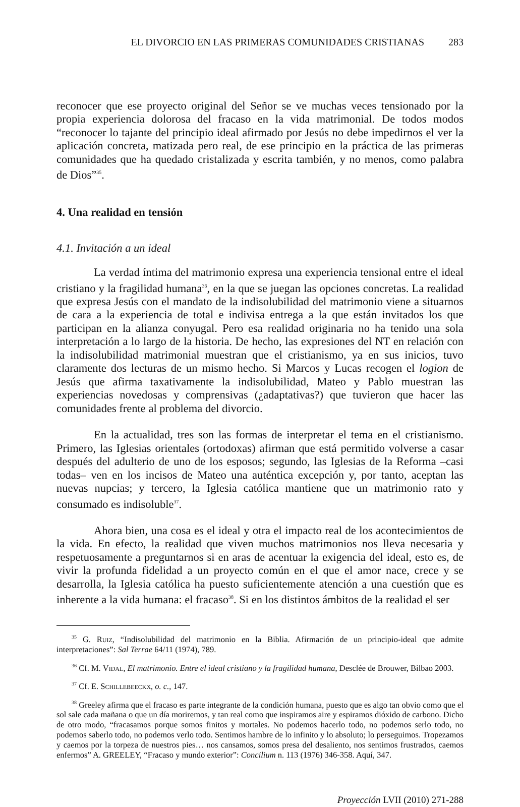EL DIVORCIO EN LAS PRIMERAS COMUNIDADES CRISTIANAS 283
reconocer que ese proyecto original del Señor se ve muchas veces tensionado por la propia experiencia dolorosa del fracaso en la vida matrimonial. De todos modos “reconocer lo tajante del principio ideal afirmado por Jesús no debe impedirnos el ver la aplicación concreta, matizada pero real, de ese principio en la práctica de las primeras comunidades que ha quedado cristalizada y escrita también, y no menos, como palabra de Dios”<sup>35</sup>.
4. Una realidad en tensión
4.1. Invitación a un ideal
La verdad íntima del matrimonio expresa una experiencia tensional entre el ideal cristiano y la fragilidad humana<sup>36</sup>, en la que se juegan las opciones concretas. La realidad que expresa Jesús con el mandato de la indisolubilidad del matrimonio viene a situarnos de cara a la experiencia de total e indivisa entrega a la que están invitados los que participan en la alianza conyugal. Pero esa realidad originaria no ha tenido una sola interpretación a lo largo de la historia. De hecho, las expresiones del NT en relación con la indisolubilidad matrimonial muestran que el cristianismo, ya en sus inicios, tuvo claramente dos lecturas de un mismo hecho. Si Marcos y Lucas recogen el logion de Jesús que afirma taxativamente la indisolubilidad, Mateo y Pablo muestran las experiencias novedosas y comprensivas (¿adaptativas?) que tuvieron que hacer las comunidades frente al problema del divorcio.
En la actualidad, tres son las formas de interpretar el tema en el cristianismo. Primero, las Iglesias orientales (ortodoxas) afirman que está permitido volverse a casar después del adulterio de uno de los esposos; segundo, las Iglesias de la Reforma –casi todas– ven en los incisos de Mateo una auténtica excepción y, por tanto, aceptan las nuevas nupcias; y tercero, la Iglesia católica mantiene que un matrimonio rato y consumado es indisoluble<sup>37</sup>.
Ahora bien, una cosa es el ideal y otra el impacto real de los acontecimientos de la vida. En efecto, la realidad que viven muchos matrimonios nos lleva necesaria y respetuosamente a preguntarnos si en aras de acentuar la exigencia del ideal, esto es, de vivir la profunda fidelidad a un proyecto común en el que el amor nace, crece y se desarrolla, la Iglesia católica ha puesto suficientemente atención a una cuestión que es inherente a la vida humana: el fracaso<sup>38</sup>. Si en los distintos ámbitos de la realidad el ser
<sup>35</sup> G. Ruiz, “Indisolubilidad del matrimonio en la Biblia. Afirmación de un principio-ideal que admite interpretaciones”: Sal Terrae 64/11 (1974), 789.
<sup>36</sup> Cf. M. Vidal, El matrimonio. Entre el ideal cristiano y la fragilidad humana, Desclée de Brouwer, Bilbao 2003.
<sup>37</sup> Cf. E. Schillebeeckx, o. c., 147.
<sup>38</sup> Greeley afirma que el fracaso es parte integrante de la condición humana, puesto que es algo tan obvio como que el sol sale cada mañana o que un día moriremos, y tan real como que inspiramos aire y espiramos dióxido de carbono. Dicho de otro modo, “fracasamos porque somos finitos y mortales. No podemos hacerlo todo, no podemos serlo todo, no podemos saberlo todo, no podemos verlo todo. Sentimos hambre de lo infinito y lo absoluto; lo perseguimos. Tropezamos y caemos por la torpeza de nuestros pies… nos cansamos, somos presa del desaliento, nos sentimos frustrados, caemos enfermos” A. GREELEY, “Fracaso y mundo exterior”: Concilium n. 113 (1976) 346-358. Aquí, 347.
Proyección LVII (2010) 271-288